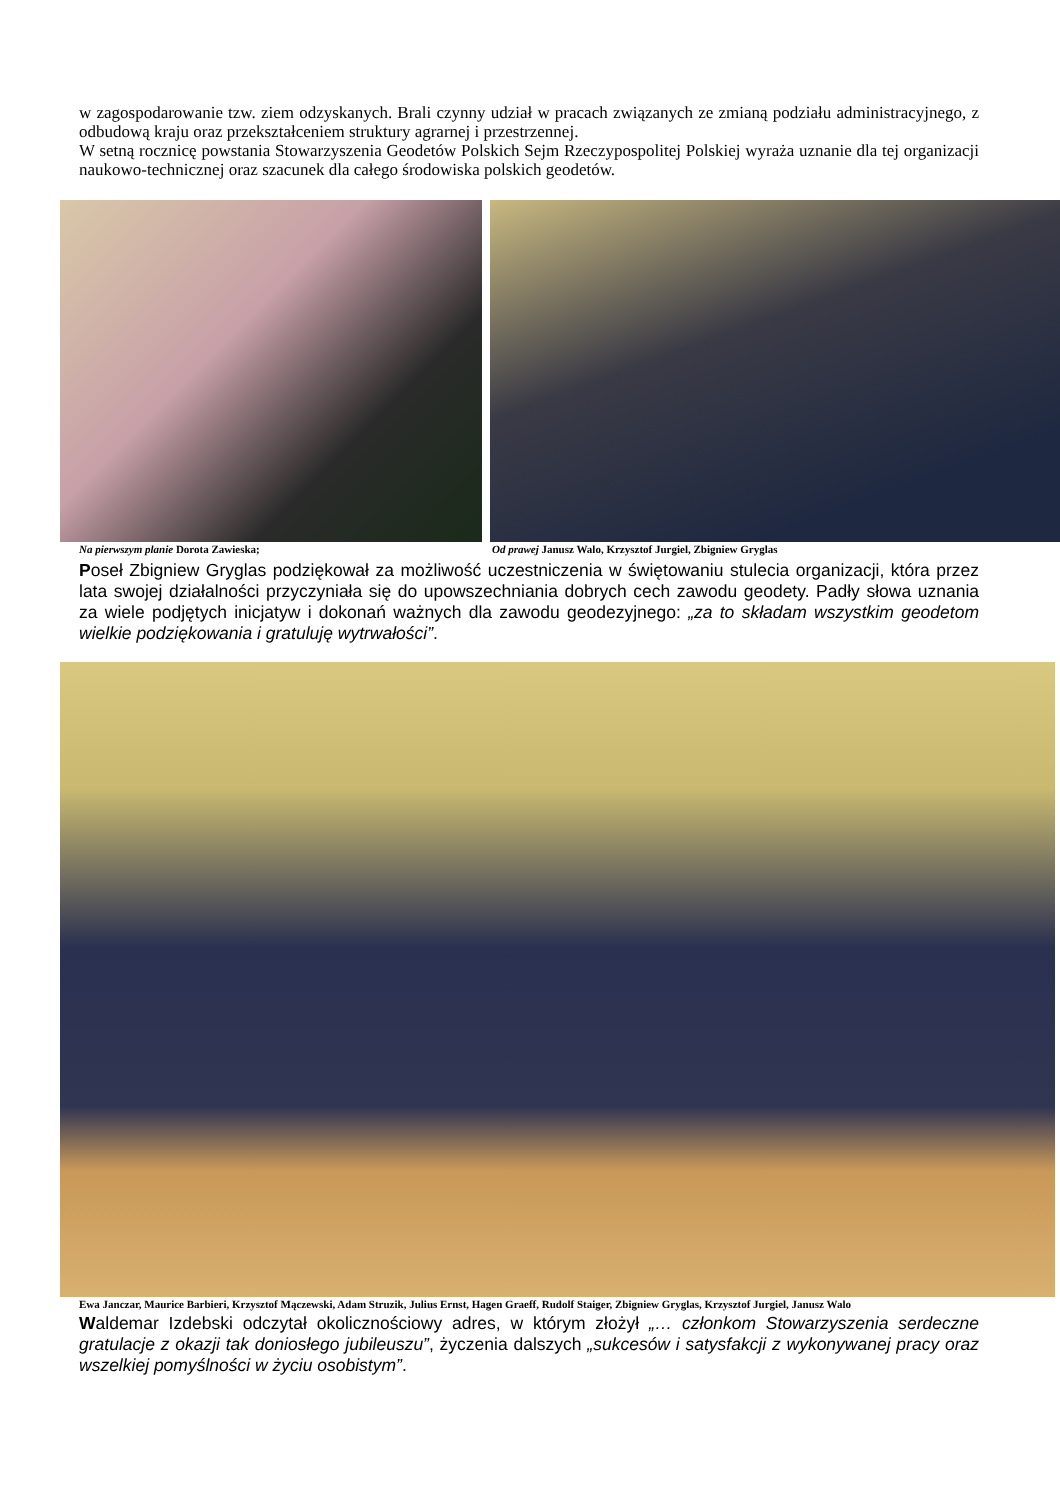w zagospodarowanie tzw. ziem odzyskanych. Brali czynny udział w pracach związanych ze zmianą podziału administracyjnego, z odbudową kraju oraz przekształceniem struktury agrarnej i przestrzennej.
W setną rocznicę powstania Stowarzyszenia Geodetów Polskich Sejm Rzeczypospolitej Polskiej wyraża uznanie dla tej organizacji naukowo-technicznej oraz szacunek dla całego środowiska polskich geodetów.
Na pierwszym planie Dorota Zawieska;
Od prawej Janusz Walo, Krzysztof Jurgiel, Zbigniew Gryglas
Poseł Zbigniew Gryglas podziękował za możliwość uczestniczenia w świętowaniu stulecia organizacji, która przez lata swojej działalności przyczyniała się do upowszechniania dobrych cech zawodu geodety. Padły słowa uznania za wiele podjętych inicjatyw i dokonań ważnych dla zawodu geodezyjnego: „za to składam wszystkim geodetom wielkie podziękowania i gratuluję wytrwałości”.
Ewa Janczar, Maurice Barbieri, Krzysztof Mączewski, Adam Struzik, Julius Ernst, Hagen Graeff, Rudolf Staiger, Zbigniew Gryglas, Krzysztof Jurgiel, Janusz Walo
Waldemar Izdebski odczytał okolicznościowy adres, w którym złożył „… członkom Stowarzyszenia serdeczne gratulacje z okazji tak doniosłego jubileuszu”, życzenia dalszych „sukcesów i satysfakcji z wykonywanej pracy oraz wszelkiej pomyślności w życiu osobistym”.